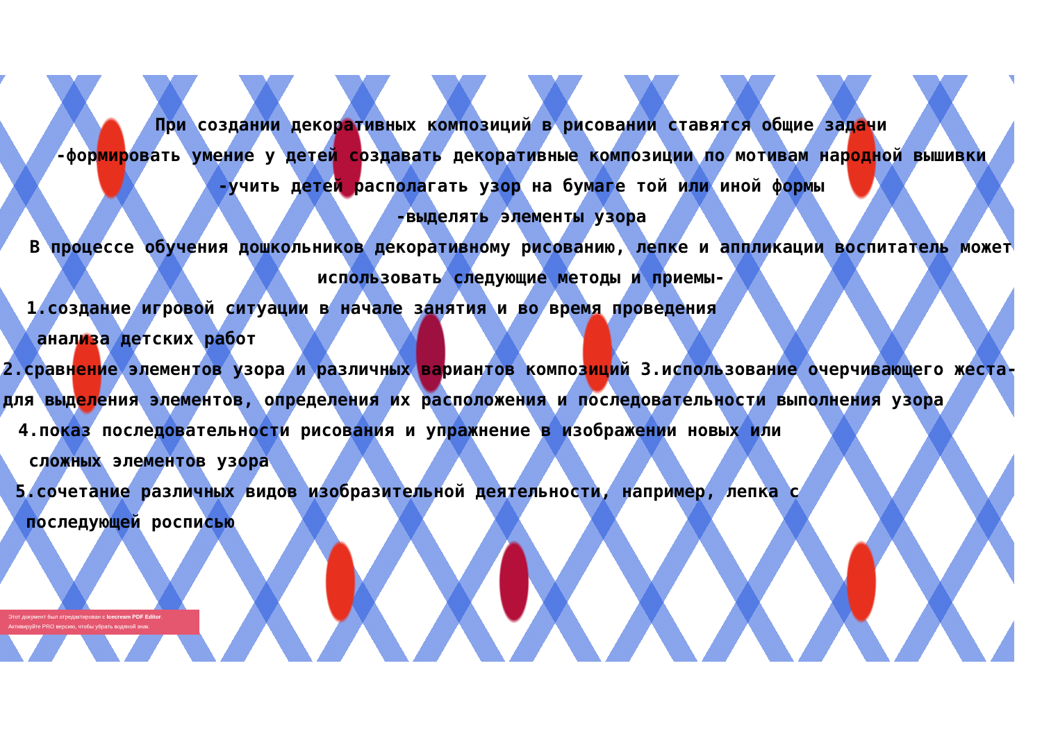При создании декоративных композиций в рисовании ставятся общие задачи
-формировать умение у детей создавать декоративные композиции по мотивам народной вышивки
-учить детей располагать узор на бумаге той или иной формы
-выделять элементы узора
В процессе обучения дошкольников декоративному рисованию, лепке и аппликации воспитатель может использовать следующие методы и приемы-
1.создание игровой ситуации в начале занятия и во время проведения
анализа детских работ
2.сравнение элементов узора и различных вариантов композиций 3.использование очерчивающего жеста-для выделения элементов, определения их расположения и последовательности выполнения узора
4.показ последовательности рисования и упражнение в изображении новых или
сложных элементов узора
5.сочетание различных видов изобразительной деятельности, например, лепка с
последующей росписью
Этот документ был отредактирован с Icecream PDF Editor.
Активируйте PRO версию, чтобы убрать водяной знак.